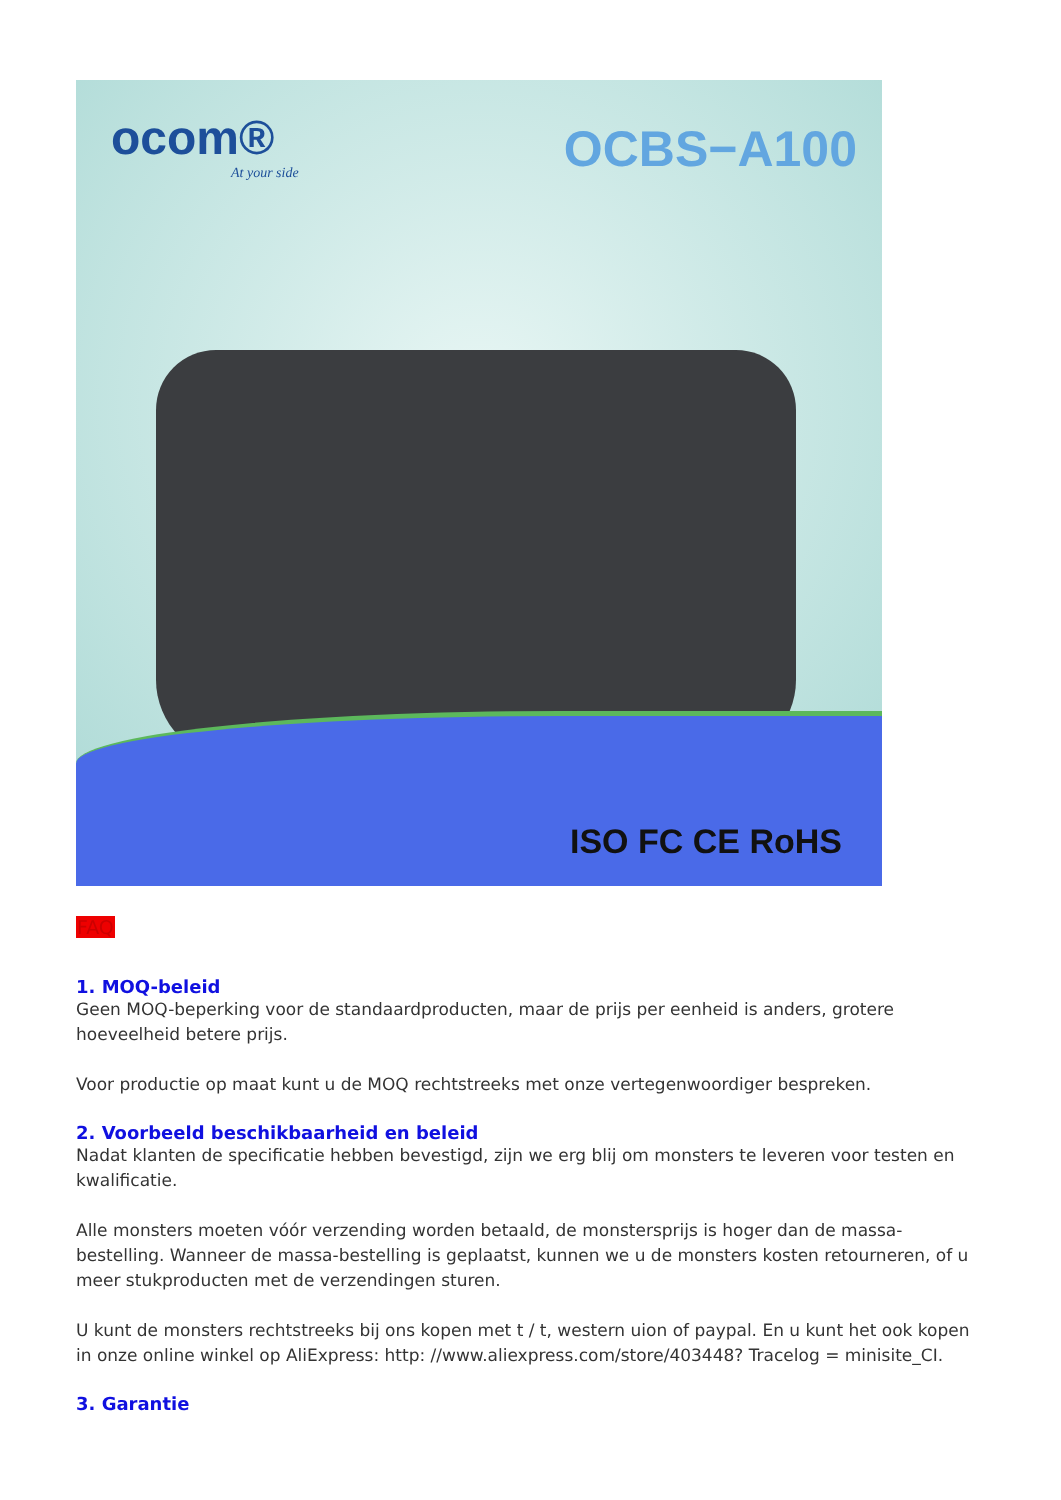ocom®
At your side
OCBS−A100
ISO FC CE RoHS
FAQ
1. MOQ-beleid
Geen MOQ-beperking voor de standaardproducten, maar de prijs per eenheid is anders, grotere hoeveelheid betere prijs.
Voor productie op maat kunt u de MOQ rechtstreeks met onze vertegenwoordiger bespreken.
2. Voorbeeld beschikbaarheid en beleid
Nadat klanten de specificatie hebben bevestigd, zijn we erg blij om monsters te leveren voor testen en kwalificatie.
Alle monsters moeten vóór verzending worden betaald, de monstersprijs is hoger dan de massa-bestelling. Wanneer de massa-bestelling is geplaatst, kunnen we u de monsters kosten retourneren, of u meer stukproducten met de verzendingen sturen.
U kunt de monsters rechtstreeks bij ons kopen met t / t, western uion of paypal. En u kunt het ook kopen in onze online winkel op AliExpress: http: //www.aliexpress.com/store/403448? Tracelog = minisite_CI.
3. Garantie